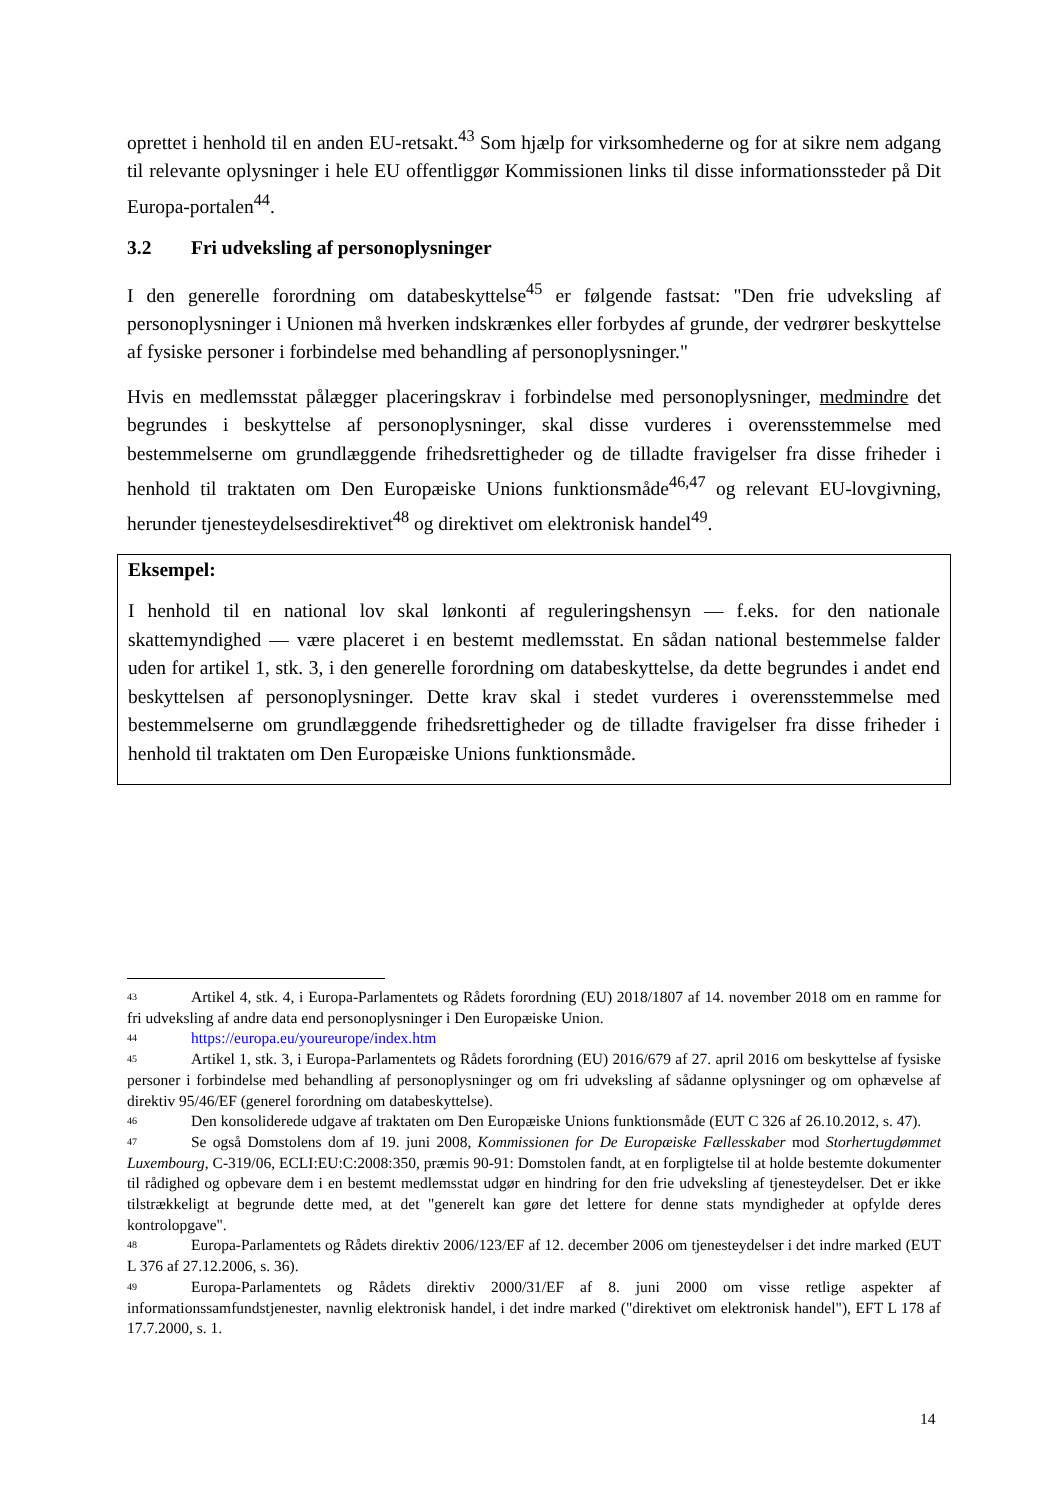oprettet i henhold til en anden EU-retsakt.<sup>43</sup> Som hjælp for virksomhederne og for at sikre nem adgang til relevante oplysninger i hele EU offentliggør Kommissionen links til disse informationssteder på Dit Europa-portalen<sup>44</sup>.
3.2 Fri udveksling af personoplysninger
I den generelle forordning om databeskyttelse<sup>45</sup> er følgende fastsat: "Den frie udveksling af personoplysninger i Unionen må hverken indskrænkes eller forbydes af grunde, der vedrører beskyttelse af fysiske personer i forbindelse med behandling af personoplysninger."
Hvis en medlemsstat pålægger placeringskrav i forbindelse med personoplysninger, medmindre det begrundes i beskyttelse af personoplysninger, skal disse vurderes i overensstemmelse med bestemmelserne om grundlæggende frihedsrettigheder og de tilladte fravigelser fra disse friheder i henhold til traktaten om Den Europæiske Unions funktionsmåde<sup>46,47</sup> og relevant EU-lovgivning, herunder tjenesteydelsesdirektivet<sup>48</sup> og direktivet om elektronisk handel<sup>49</sup>.
Eksempel:
I henhold til en national lov skal lønkonti af reguleringshensyn — f.eks. for den nationale skattemyndighed — være placeret i en bestemt medlemsstat. En sådan national bestemmelse falder uden for artikel 1, stk. 3, i den generelle forordning om databeskyttelse, da dette begrundes i andet end beskyttelsen af personoplysninger. Dette krav skal i stedet vurderes i overensstemmelse med bestemmelserne om grundlæggende frihedsrettigheder og de tilladte fravigelser fra disse friheder i henhold til traktaten om Den Europæiske Unions funktionsmåde.
<sup>43</sup> Artikel 4, stk. 4, i Europa-Parlamentets og Rådets forordning (EU) 2018/1807 af 14. november 2018 om en ramme for fri udveksling af andre data end personoplysninger i Den Europæiske Union.
<sup>44</sup> https://europa.eu/youreurope/index.htm
<sup>45</sup> Artikel 1, stk. 3, i Europa-Parlamentets og Rådets forordning (EU) 2016/679 af 27. april 2016 om beskyttelse af fysiske personer i forbindelse med behandling af personoplysninger og om fri udveksling af sådanne oplysninger og om ophævelse af direktiv 95/46/EF (generel forordning om databeskyttelse).
<sup>46</sup> Den konsoliderede udgave af traktaten om Den Europæiske Unions funktionsmåde (EUT C 326 af 26.10.2012, s. 47).
<sup>47</sup>Se også Domstolens dom af 19. juni 2008, Kommissionen for De Europæiske Fællesskaber mod Storhertugdømmet Luxembourg, C-319/06, ECLI:EU:C:2008:350, præmis 90-91: Domstolen fandt, at en forpligtelse til at holde bestemte dokumenter til rådighed og opbevare dem i en bestemt medlemsstat udgør en hindring for den frie udveksling af tjenesteydelser. Det er ikke tilstrækkeligt at begrunde dette med, at det "generelt kan gøre det lettere for denne stats myndigheder at opfylde deres kontrolopgave".
<sup>48</sup> Europa-Parlamentets og Rådets direktiv 2006/123/EF af 12. december 2006 om tjenesteydelser i det indre marked (EUT L 376 af 27.12.2006, s. 36).
<sup>49</sup> Europa-Parlamentets og Rådets direktiv 2000/31/EF af 8. juni 2000 om visse retlige aspekter af informationssamfundstjenester, navnlig elektronisk handel, i det indre marked ("direktivet om elektronisk handel"), EFT L 178 af 17.7.2000, s. 1.
14